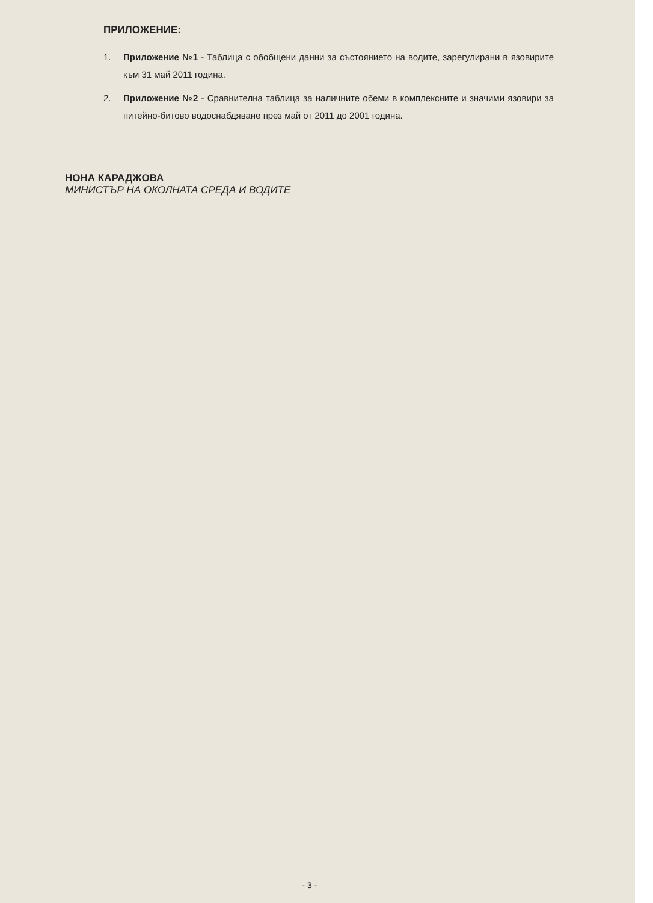ПРИЛОЖЕНИЕ:
1. Приложение №1 - Таблица с обобщени данни за състоянието на водите, зарегулирани в язовирите към 31 май 2011 година.
2. Приложение №2 - Сравнителна таблица за наличните обеми в комплексните и значими язовири за питейно-битово водоснабдяване през май от 2011 до 2001 година.
НОНА КАРАДЖОВА
МИНИСТЪР НА ОКОЛНАТА СРЕДА И ВОДИТЕ
- 3 -